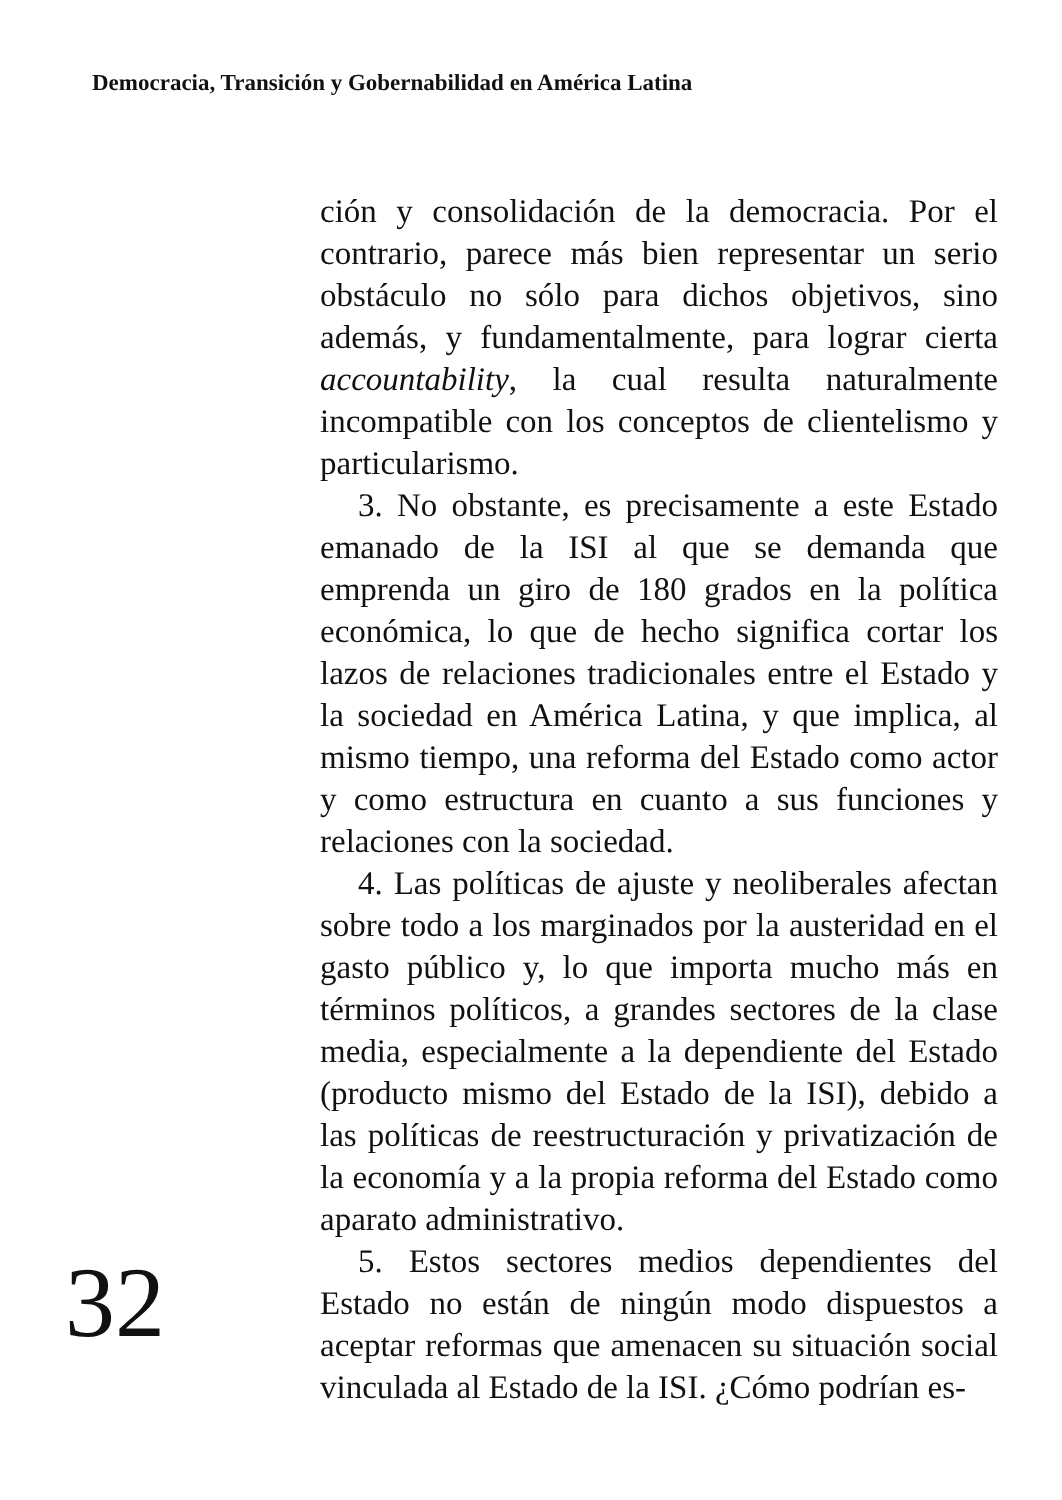Democracia, Transición y Gobernabilidad en América Latina
32
ción y consolidación de la democracia. Por el contrario, parece más bien representar un serio obstáculo no sólo para dichos objetivos, sino además, y fundamentalmente, para lograr cierta accountability, la cual resulta naturalmente incompatible con los conceptos de clientelismo y particularismo.
3. No obstante, es precisamente a este Estado emanado de la ISI al que se demanda que emprenda un giro de 180 grados en la política económica, lo que de hecho significa cortar los lazos de relaciones tradicionales entre el Estado y la sociedad en América Latina, y que implica, al mismo tiempo, una reforma del Estado como actor y como estructura en cuanto a sus funciones y relaciones con la sociedad.
4. Las políticas de ajuste y neoliberales afectan sobre todo a los marginados por la austeridad en el gasto público y, lo que importa mucho más en términos políticos, a grandes sectores de la clase media, especialmente a la dependiente del Estado (producto mismo del Estado de la ISI), debido a las políticas de reestructuración y privatización de la economía y a la propia reforma del Estado como aparato administrativo.
5. Estos sectores medios dependientes del Estado no están de ningún modo dispuestos a aceptar reformas que amenacen su situación social vinculada al Estado de la ISI. ¿Cómo podrían es-